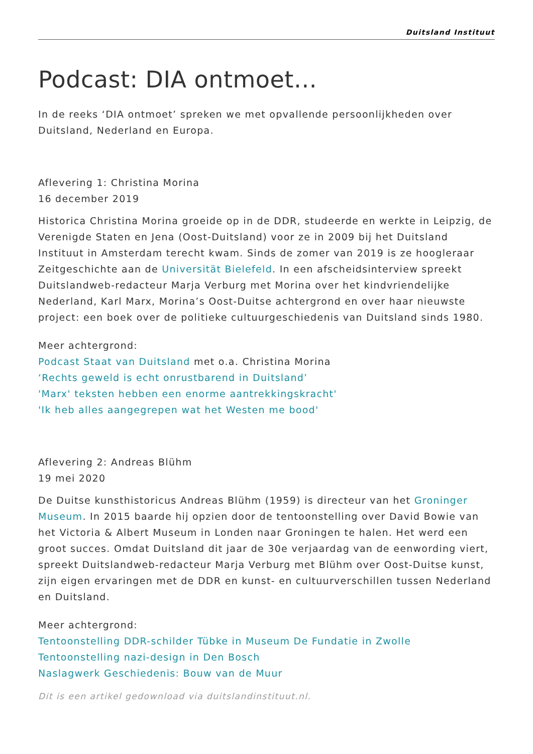Duitsland Instituut
Podcast: DIA ontmoet…
In de reeks ‘DIA ontmoet’ spreken we met opvallende persoonlijkheden over Duitsland, Nederland en Europa.
Aflevering 1: Christina Morina
16 december 2019
Historica Christina Morina groeide op in de DDR, studeerde en werkte in Leipzig, de Verenigde Staten en Jena (Oost-Duitsland) voor ze in 2009 bij het Duitsland Instituut in Amsterdam terecht kwam. Sinds de zomer van 2019 is ze hoogleraar Zeitgeschichte aan de Universität Bielefeld. In een afscheidsinterview spreekt Duitslandweb-redacteur Marja Verburg met Morina over het kindvriendelijke Nederland, Karl Marx, Morina’s Oost-Duitse achtergrond en over haar nieuwste project: een boek over de politieke cultuurgeschiedenis van Duitsland sinds 1980.
Meer achtergrond:
Podcast Staat van Duitsland met o.a. Christina Morina
‘Rechts geweld is echt onrustbarend in Duitsland’
'Marx' teksten hebben een enorme aantrekkingskracht'
'Ik heb alles aangegrepen wat het Westen me bood'
Aflevering 2: Andreas Blühm
19 mei 2020
De Duitse kunsthistoricus Andreas Blühm (1959) is directeur van het Groninger Museum. In 2015 baarde hij opzien door de tentoonstelling over David Bowie van het Victoria & Albert Museum in Londen naar Groningen te halen. Het werd een groot succes. Omdat Duitsland dit jaar de 30e verjaardag van de eenwording viert, spreekt Duitslandweb-redacteur Marja Verburg met Blühm over Oost-Duitse kunst, zijn eigen ervaringen met de DDR en kunst- en cultuurverschillen tussen Nederland en Duitsland.
Meer achtergrond:
Tentoonstelling DDR-schilder Tübke in Museum De Fundatie in Zwolle
Tentoonstelling nazi-design in Den Bosch
Naslagwerk Geschiedenis: Bouw van de Muur
Dit is een artikel gedownload via duitslandinstituut.nl.